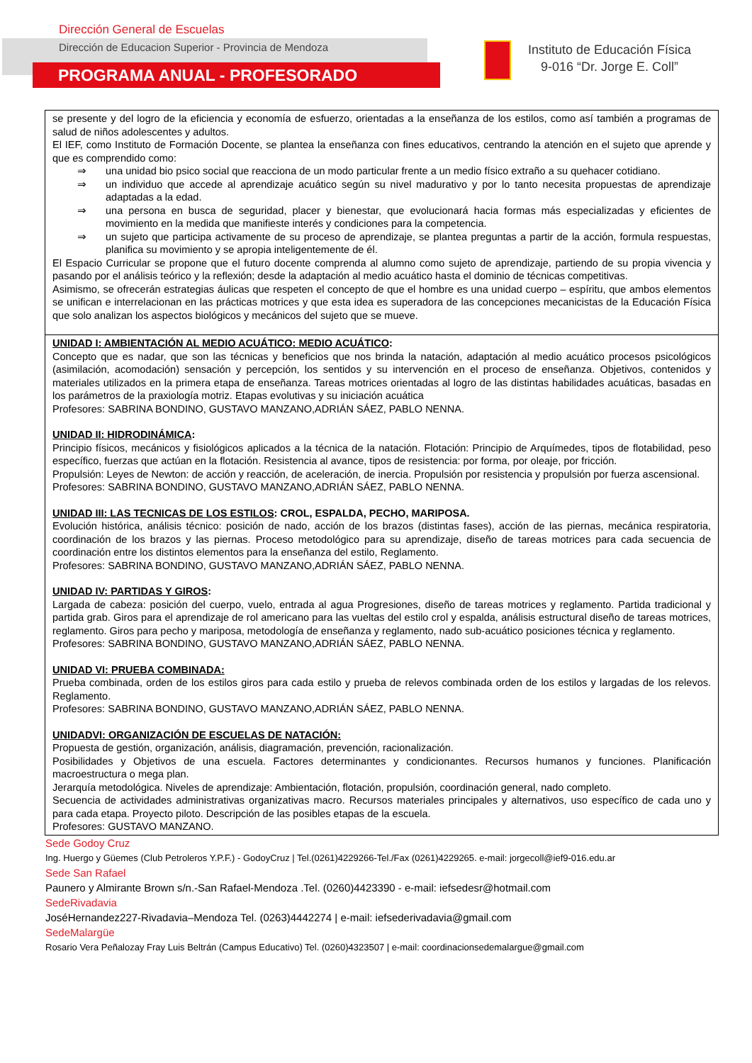Dirección General de Escuelas
Dirección de Educacion Superior - Provincia de Mendoza
PROGRAMA ANUAL - PROFESORADO
Instituto de Educación Física
9-016 “Dr. Jorge E. Coll”
| se presente y del logro de la eficiencia y economía de esfuerzo, orientadas a la enseñanza de los estilos, como así también a programas de salud de niños adolescentes y adultos. El IEF, como Instituto de Formación Docente, se plantea la enseñanza con fines educativos, centrando la atención en el sujeto que aprende y que es comprendido como: ⇒ una unidad bio psico social que reacciona de un modo particular frente a un medio físico extraño a su quehacer cotidiano. ⇒ un individuo que accede al aprendizaje acuático según su nivel madurativo y por lo tanto necesita propuestas de aprendizaje adaptadas a la edad. ⇒ una persona en busca de seguridad, placer y bienestar, que evolucionará hacia formas más especializadas y eficientes de movimiento en la medida que manifieste interés y condiciones para la competencia. ⇒ un sujeto que participa activamente de su proceso de aprendizaje, se plantea preguntas a partir de la acción, formula respuestas, planifica su movimiento y se apropia inteligentemente de él. El Espacio Curricular se propone que el futuro docente comprenda al alumno como sujeto de aprendizaje, partiendo de su propia vivencia y pasando por el análisis teórico y la reflexión; desde la adaptación al medio acuático hasta el dominio de técnicas competitivas. Asimismo, se ofrecerán estrategias áulicas que respeten el concepto de que el hombre es una unidad cuerpo – espíritu, que ambos elementos se unifican e interrelacionan en las prácticas motrices y que esta idea es superadora de las concepciones mecanicistas de la Educación Física que solo analizan los aspectos biológicos y mecánicos del sujeto que se mueve. |
| UNIDAD I: AMBIENTACIÓN AL MEDIO ACUÁTICO: MEDIO ACUÁTICO : Concepto que es nadar, que son las técnicas y beneficios que nos brinda la natación, adaptación al medio acuático procesos psicológicos (asimilación, acomodación) sensación y percepción, los sentidos y su intervención en el proceso de enseñanza. Objetivos, contenidos y materiales utilizados en la primera etapa de enseñanza. Tareas motrices orientadas al logro de las distintas habilidades acuáticas, basadas en los parámetros de la praxiología motriz. Etapas evolutivas y su iniciación acuática Profesores: SABRINA BONDINO, GUSTAVO MANZANO,ADRIÁN SÁEZ, PABLO NENNA. UNIDAD II: HIDRODINÁMICA : Principio físicos, mecánicos y fisiológicos aplicados a la técnica de la natación. Flotación: Principio de Arquímedes, tipos de flotabilidad, peso específico, fuerzas que actúan en la flotación. Resistencia al avance, tipos de resistencia: por forma, por oleaje, por fricción. Propulsión: Leyes de Newton: de acción y reacción, de aceleración, de inercia. Propulsión por resistencia y propulsión por fuerza ascensional. Profesores: SABRINA BONDINO, GUSTAVO MANZANO,ADRIÁN SÁEZ, PABLO NENNA. UNIDAD III: LAS TECNICAS DE LOS ESTILOS : CROL, ESPALDA, PECHO, MARIPOSA. Evolución histórica, análisis técnico: posición de nado, acción de los brazos (distintas fases), acción de las piernas, mecánica respiratoria, coordinación de los brazos y las piernas. Proceso metodológico para su aprendizaje, diseño de tareas motrices para cada secuencia de coordinación entre los distintos elementos para la enseñanza del estilo, Reglamento. Profesores: SABRINA BONDINO, GUSTAVO MANZANO,ADRIÁN SÁEZ, PABLO NENNA. UNIDAD IV: PARTIDAS Y GIROS : Largada de cabeza: posición del cuerpo, vuelo, entrada al agua Progresiones, diseño de tareas motrices y reglamento. Partida tradicional y partida grab. Giros para el aprendizaje de rol americano para las vueltas del estilo crol y espalda, análisis estructural diseño de tareas motrices, reglamento. Giros para pecho y mariposa, metodología de enseñanza y reglamento, nado sub-acuático posiciones técnica y reglamento. Profesores: SABRINA BONDINO, GUSTAVO MANZANO,ADRIÁN SÁEZ, PABLO NENNA. UNIDAD VI: PRUEBA COMBINADA: Prueba combinada, orden de los estilos giros para cada estilo y prueba de relevos combinada orden de los estilos y largadas de los relevos. Reglamento. Profesores: SABRINA BONDINO, GUSTAVO MANZANO,ADRIÁN SÁEZ, PABLO NENNA. UNIDADVI: ORGANIZACIÓN DE ESCUELAS DE NATACIÓN: Propuesta de gestión, organización, análisis, diagramación, prevención, racionalización. Posibilidades y Objetivos de una escuela. Factores determinantes y condicionantes. Recursos humanos y funciones. Planificación macroestructura o mega plan. Jerarquía metodológica. Niveles de aprendizaje: Ambientación, flotación, propulsión, coordinación general, nado completo. Secuencia de actividades administrativas organizativas macro. Recursos materiales principales y alternativos, uso específico de cada uno y para cada etapa. Proyecto piloto. Descripción de las posibles etapas de la escuela. Profesores: GUSTAVO MANZANO. |
Sede Godoy Cruz
Ing. Huergo y Güemes (Club Petroleros Y.P.F.) - GodoyCruz | Tel.(0261)4229266-Tel./Fax (0261)4229265. e-mail: jorgecoll@ief9-016.edu.ar
Sede San Rafael
Paunero y Almirante Brown s/n.-San Rafael-Mendoza .Tel. (0260)4423390 - e-mail: iefsedesr@hotmail.com
SedeRivadavia
JoséHernandez227-Rivadavia–Mendoza Tel. (0263)4442274 | e-mail: iefsederivadavia@gmail.com
SedeMalargüe
Rosario Vera Peñalozay Fray Luis Beltrán (Campus Educativo) Tel. (0260)4323507 | e-mail: coordinacionsedemalargue@gmail.com